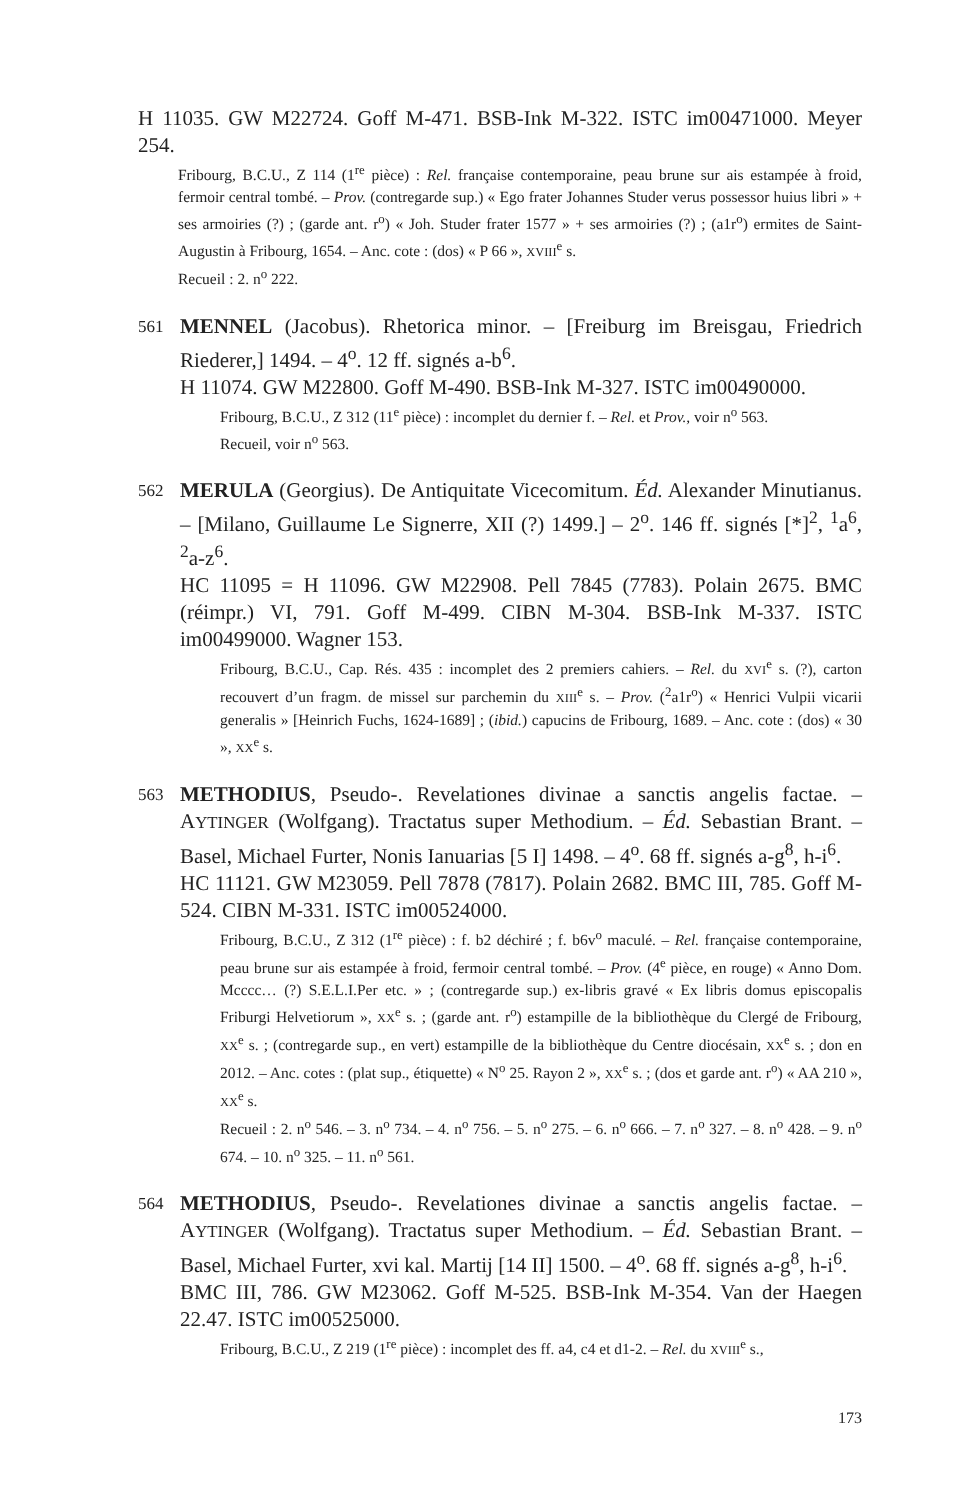H 11035. GW M22724. Goff M-471. BSB-Ink M-322. ISTC im00471000. Meyer 254.
Fribourg, B.C.U., Z 114 (1<sup>re</sup> pièce) : Rel. française contemporaine, peau brune sur ais estampée à froid, fermoir central tombé. – Prov. (contregarde sup.) « Ego frater Johannes Studer verus possessor huius libri » + ses armoiries (?) ; (garde ant. r<sup>o</sup>) « Joh. Studer frater 1577 » + ses armoiries (?) ; (a1r<sup>o</sup>) ermites de Saint-Augustin à Fribourg, 1654. – Anc. cote : (dos) « P 66 », XVIII<sup>e</sup> s.
Recueil : 2. n<sup>o</sup> 222.
561
MENNEL (Jacobus). Rhetorica minor. – [Freiburg im Breisgau, Friedrich Riederer,] 1494. – 4<sup>o</sup>. 12 ff. signés a-b<sup>6</sup>.
H 11074. GW M22800. Goff M-490. BSB-Ink M-327. ISTC im00490000.
Fribourg, B.C.U., Z 312 (11<sup>e</sup> pièce) : incomplet du dernier f. – Rel. et Prov., voir n<sup>o</sup> 563.
Recueil, voir n<sup>o</sup> 563.
562
MERULA (Georgius). De Antiquitate Vicecomitum. Éd. Alexander Minutianus. – [Milano, Guillaume Le Signerre, XII (?) 1499.] – 2<sup>o</sup>. 146 ff. signés [*]<sup>2</sup>, <sup>1</sup>a<sup>6</sup>, <sup>2</sup>a-z<sup>6</sup>.
HC 11095 = H 11096. GW M22908. Pell 7845 (7783). Polain 2675. BMC (réimpr.) VI, 791. Goff M-499. CIBN M-304. BSB-Ink M-337. ISTC im00499000. Wagner 153.
Fribourg, B.C.U., Cap. Rés. 435 : incomplet des 2 premiers cahiers. – Rel. du XVI<sup>e</sup> s. (?), carton recouvert d’un fragm. de missel sur parchemin du XIII<sup>e</sup> s. – Prov. (<sup>2</sup>a1r<sup>o</sup>) « Henrici Vulpii vicarii generalis » [Heinrich Fuchs, 1624-1689] ; (ibid.) capucins de Fribourg, 1689. – Anc. cote : (dos) « 30 », XX<sup>e</sup> s.
563
METHODIUS, Pseudo-. Revelationes divinae a sanctis angelis factae. – AYTINGER (Wolfgang). Tractatus super Methodium. – Éd. Sebastian Brant. – Basel, Michael Furter, Nonis Ianuarias [5 I] 1498. – 4<sup>o</sup>. 68 ff. signés a-g<sup>8</sup>, h-i<sup>6</sup>.
HC 11121. GW M23059. Pell 7878 (7817). Polain 2682. BMC III, 785. Goff M-524. CIBN M-331. ISTC im00524000.
Fribourg, B.C.U., Z 312 (1<sup>re</sup> pièce) : f. b2 déchiré ; f. b6v<sup>o</sup> maculé. – Rel. française contemporaine, peau brune sur ais estampée à froid, fermoir central tombé. – Prov. (4<sup>e</sup> pièce, en rouge) « Anno Dom. Mcccc… (?) S.E.L.I.Per etc. » ; (contregarde sup.) ex-libris gravé « Ex libris domus episcopalis Friburgi Helvetiorum », XX<sup>e</sup> s. ; (garde ant. r<sup>o</sup>) estampille de la bibliothèque du Clergé de Fribourg, XX<sup>e</sup> s. ; (contregarde sup., en vert) estampille de la bibliothèque du Centre diocésain, XX<sup>e</sup> s. ; don en 2012. – Anc. cotes : (plat sup., étiquette) « N<sup>o</sup> 25. Rayon 2 », XX<sup>e</sup> s. ; (dos et garde ant. r<sup>o</sup>) « AA 210 », XX<sup>e</sup> s.
Recueil : 2. n<sup>o</sup> 546. – 3. n<sup>o</sup> 734. – 4. n<sup>o</sup> 756. – 5. n<sup>o</sup> 275. – 6. n<sup>o</sup> 666. – 7. n<sup>o</sup> 327. – 8. n<sup>o</sup> 428. – 9. n<sup>o</sup> 674. – 10. n<sup>o</sup> 325. – 11. n<sup>o</sup> 561.
564
METHODIUS, Pseudo-. Revelationes divinae a sanctis angelis factae. – AYTINGER (Wolfgang). Tractatus super Methodium. – Éd. Sebastian Brant. – Basel, Michael Furter, xvi kal. Martij [14 II] 1500. – 4<sup>o</sup>. 68 ff. signés a-g<sup>8</sup>, h-i<sup>6</sup>.
BMC III, 786. GW M23062. Goff M-525. BSB-Ink M-354. Van der Haegen 22.47. ISTC im00525000.
Fribourg, B.C.U., Z 219 (1<sup>re</sup> pièce) : incomplet des ff. a4, c4 et d1-2. – Rel. du XVIII<sup>e</sup> s.,
173